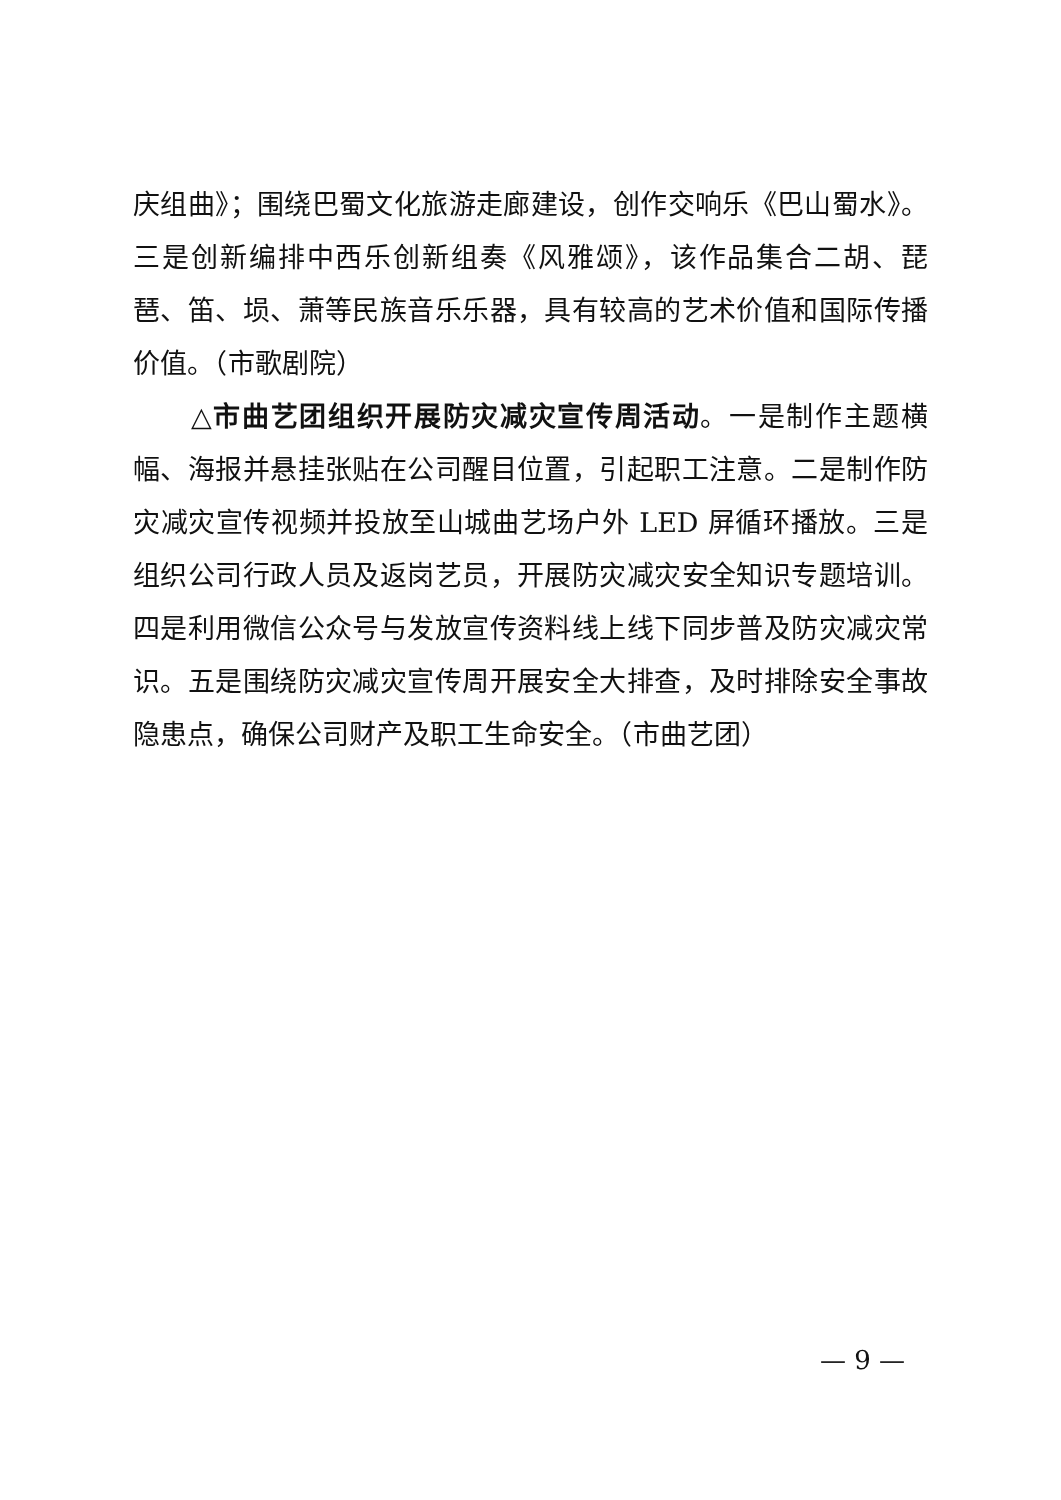庆组曲》；围绕巴蜀文化旅游走廊建设，创作交响乐《巴山蜀水》。三是创新编排中西乐创新组奏《风雅颂》，该作品集合二胡、琵琶、笛、埙、萧等民族音乐乐器，具有较高的艺术价值和国际传播价值。（市歌剧院）
△市曲艺团组织开展防灾减灾宣传周活动。一是制作主题横幅、海报并悬挂张贴在公司醒目位置，引起职工注意。二是制作防灾减灾宣传视频并投放至山城曲艺场户外 LED 屏循环播放。三是组织公司行政人员及返岗艺员，开展防灾减灾安全知识专题培训。四是利用微信公众号与发放宣传资料线上线下同步普及防灾减灾常识。五是围绕防灾减灾宣传周开展安全大排查，及时排除安全事故隐患点，确保公司财产及职工生命安全。（市曲艺团）
— 9 —